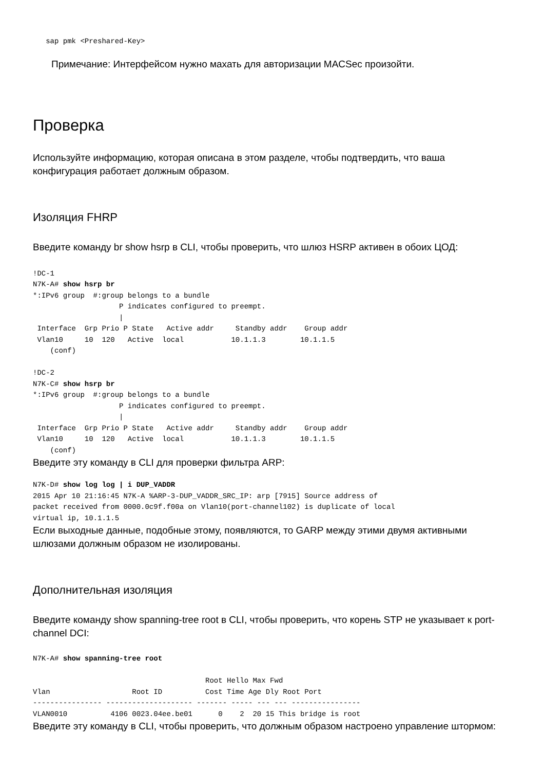sap pmk <Preshared-Key>
Примечание: Интерфейсом нужно махать для авторизации MACSec произойти.
Проверка
Используйте информацию, которая описана в этом разделе, чтобы подтвердить, что ваша конфигурация работает должным образом.
Изоляция FHRP
Введите команду br show hsrp в CLI, чтобы проверить, что шлюз HSRP активен в обоих ЦОД:
!DC-1
N7K-A# show hsrp br
*:IPv6 group  #:group belongs to a bundle
                    P indicates configured to preempt.
                    |
 Interface  Grp Prio P State   Active addr     Standby addr    Group addr
 Vlan10     10  120   Active  local           10.1.1.3        10.1.1.5
    (conf)

!DC-2
N7K-C# show hsrp br
*:IPv6 group  #:group belongs to a bundle
                    P indicates configured to preempt.
                    |
 Interface  Grp Prio P State   Active addr     Standby addr    Group addr
 Vlan10     10  120   Active  local           10.1.1.3        10.1.1.5
    (conf)
Введите эту команду в CLI для проверки фильтра ARP:
N7K-D# show log log | i DUP_VADDR
2015 Apr 10 21:16:45 N7K-A %ARP-3-DUP_VADDR_SRC_IP: arp [7915] Source address of
packet received from 0000.0c9f.f00a on Vlan10(port-channel102) is duplicate of local
virtual ip, 10.1.1.5
Если выходные данные, подобные этому, появляются, то GARP между этими двумя активными шлюзами должным образом не изолированы.
Дополнительная изоляция
Введите команду show spanning-tree root в CLI, чтобы проверить, что корень STP не указывает к port-channel DCI:
N7K-A# show spanning-tree root

                                        Root Hello Max Fwd
Vlan                   Root ID          Cost Time Age Dly Root Port
---------------- -------------------- ------- ----- --- --- ----------------
VLAN0010          4106 0023.04ee.be01      0    2  20 15 This bridge is root
Введите эту команду в CLI, чтобы проверить, что должным образом настроено управление штормом: